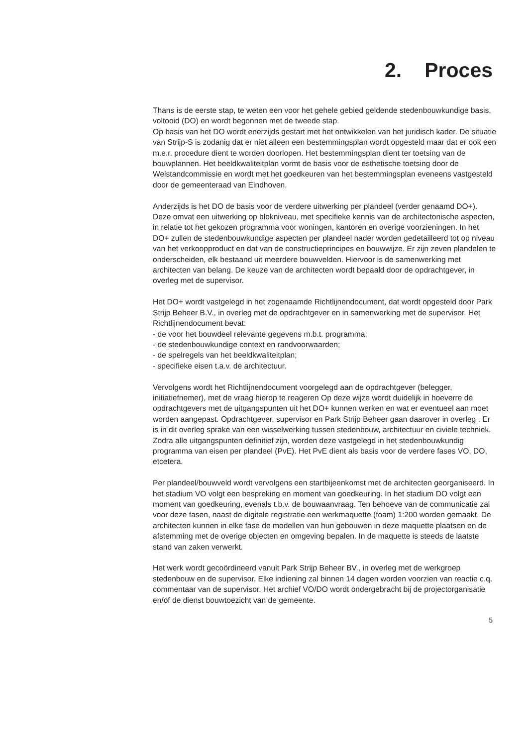2. Proces
Thans is de eerste stap, te weten een voor het gehele gebied geldende stedenbouwkundige basis, voltooid (DO) en wordt begonnen met de tweede stap.
Op basis van het DO wordt enerzijds gestart met het ontwikkelen van het juridisch kader. De situatie van Strijp-S is zodanig dat er niet alleen een bestemmingsplan wordt opgesteld maar dat er ook een m.e.r. procedure dient te worden doorlopen. Het bestemmingsplan dient ter toetsing van de bouwplannen. Het beeldkwaliteitplan vormt de basis voor de esthetische toetsing door de Welstandcommissie en wordt met het goedkeuren van het bestemmingsplan eveneens vastgesteld door de gemeenteraad van Eindhoven.
Anderzijds is het DO de basis voor de verdere uitwerking per plandeel (verder genaamd DO+). Deze omvat een uitwerking op blokniveau, met specifieke kennis van de architectonische aspecten, in relatie tot het gekozen programma voor woningen, kantoren en overige voorzieningen. In het DO+ zullen de stedenbouwkundige aspecten per plandeel nader worden gedetailleerd tot op niveau van het verkoopproduct en dat van de constructieprincipes en bouwwijze. Er zijn zeven plandelen te onderscheiden, elk bestaand uit meerdere bouwvelden. Hiervoor is de samenwerking met architecten van belang. De keuze van de architecten wordt bepaald door de opdrachtgever, in overleg met de supervisor.
Het DO+ wordt vastgelegd in het zogenaamde Richtlijnendocument, dat wordt opgesteld door Park Strijp Beheer B.V., in overleg met de opdrachtgever en in samenwerking met de supervisor. Het Richtlijnendocument bevat:
- de voor het bouwdeel relevante gegevens m.b.t. programma;
- de stedenbouwkundige context en randvoorwaarden;
- de spelregels van het beeldkwaliteitplan;
- specifieke eisen t.a.v. de architectuur.
Vervolgens wordt het Richtlijnendocument voorgelegd aan de opdrachtgever (belegger, initiatiefnemer), met de vraag hierop te reageren Op deze wijze wordt duidelijk in hoeverre de opdrachtgevers met de uitgangspunten uit het DO+ kunnen werken en wat er eventueel aan moet worden aangepast. Opdrachtgever, supervisor en Park Strijp Beheer gaan daarover in overleg . Er is in dit overleg sprake van een wisselwerking tussen stedenbouw, architectuur en civiele techniek.
Zodra alle uitgangspunten definitief zijn, worden deze vastgelegd in het stedenbouwkundig programma van eisen per plandeel (PvE). Het PvE dient als basis voor de verdere fases VO, DO, etcetera.
Per plandeel/bouwveld wordt vervolgens een startbijeenkomst met de architecten georganiseerd. In het stadium VO volgt een bespreking en moment van goedkeuring. In het stadium DO volgt een moment van goedkeuring, evenals t.b.v. de bouwaanvraag. Ten behoeve van de communicatie zal voor deze fasen, naast de digitale registratie een werkmaquette (foam) 1:200 worden gemaakt. De architecten kunnen in elke fase de modellen van hun gebouwen in deze maquette plaatsen en de afstemming met de overige objecten en omgeving bepalen. In de maquette is steeds de laatste stand van zaken verwerkt.
Het werk wordt gecoördineerd vanuit Park Strijp Beheer BV., in overleg met de werkgroep stedenbouw en de supervisor. Elke indiening zal binnen 14 dagen worden voorzien van reactie c.q. commentaar van de supervisor. Het archief VO/DO wordt ondergebracht bij de projectorganisatie en/of de dienst bouwtoezicht van de gemeente.
5